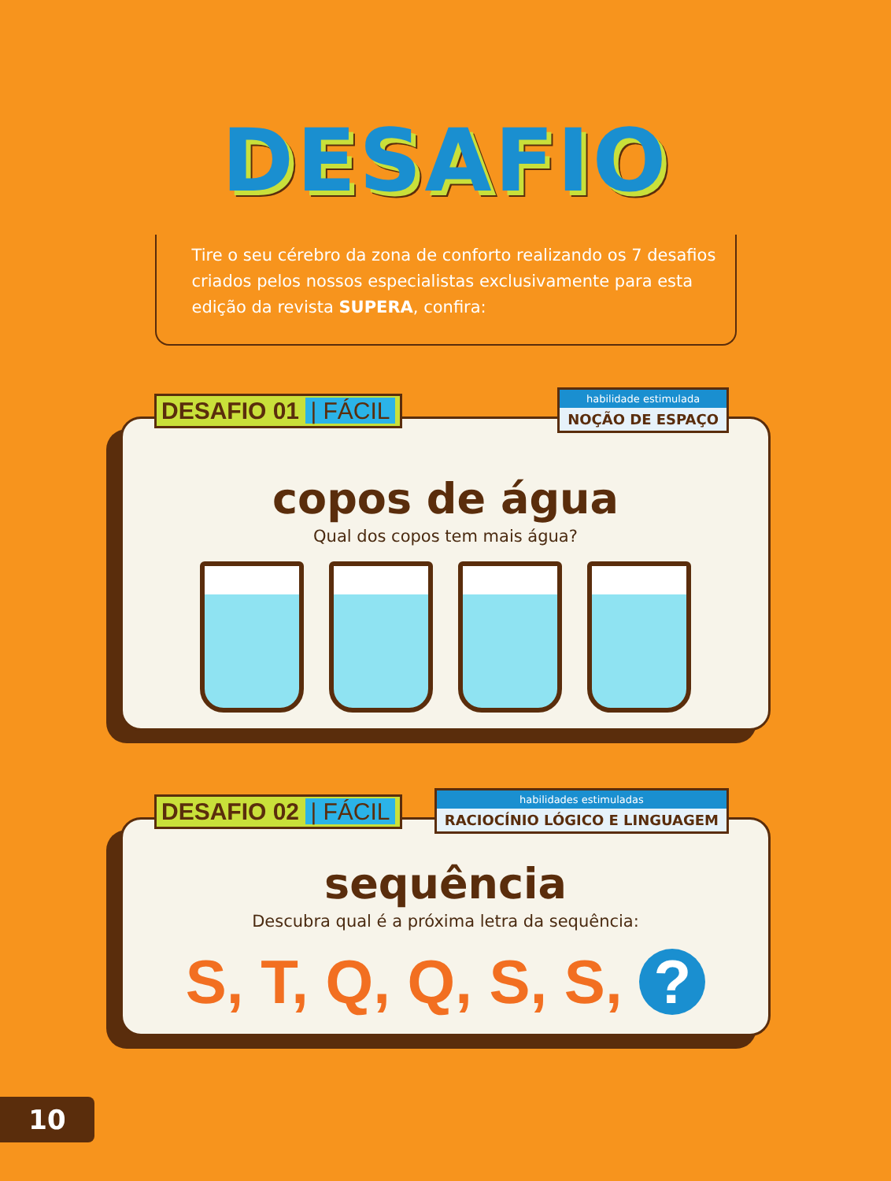DESAFIO
Tire o seu cérebro da zona de conforto realizando os 7 desafios criados pelos nossos especialistas exclusivamente para esta edição da revista SUPERA, confira:
DESAFIO 01 | FÁCIL
habilidade estimulada
NOÇÃO DE ESPAÇO
copos de água
Qual dos copos tem mais água?
DESAFIO 02 | FÁCIL
habilidades estimuladas
RACIOCÍNIO LÓGICO E LINGUAGEM
sequência
Descubra qual é a próxima letra da sequência:
S, T, Q, Q, S, S, ?
10